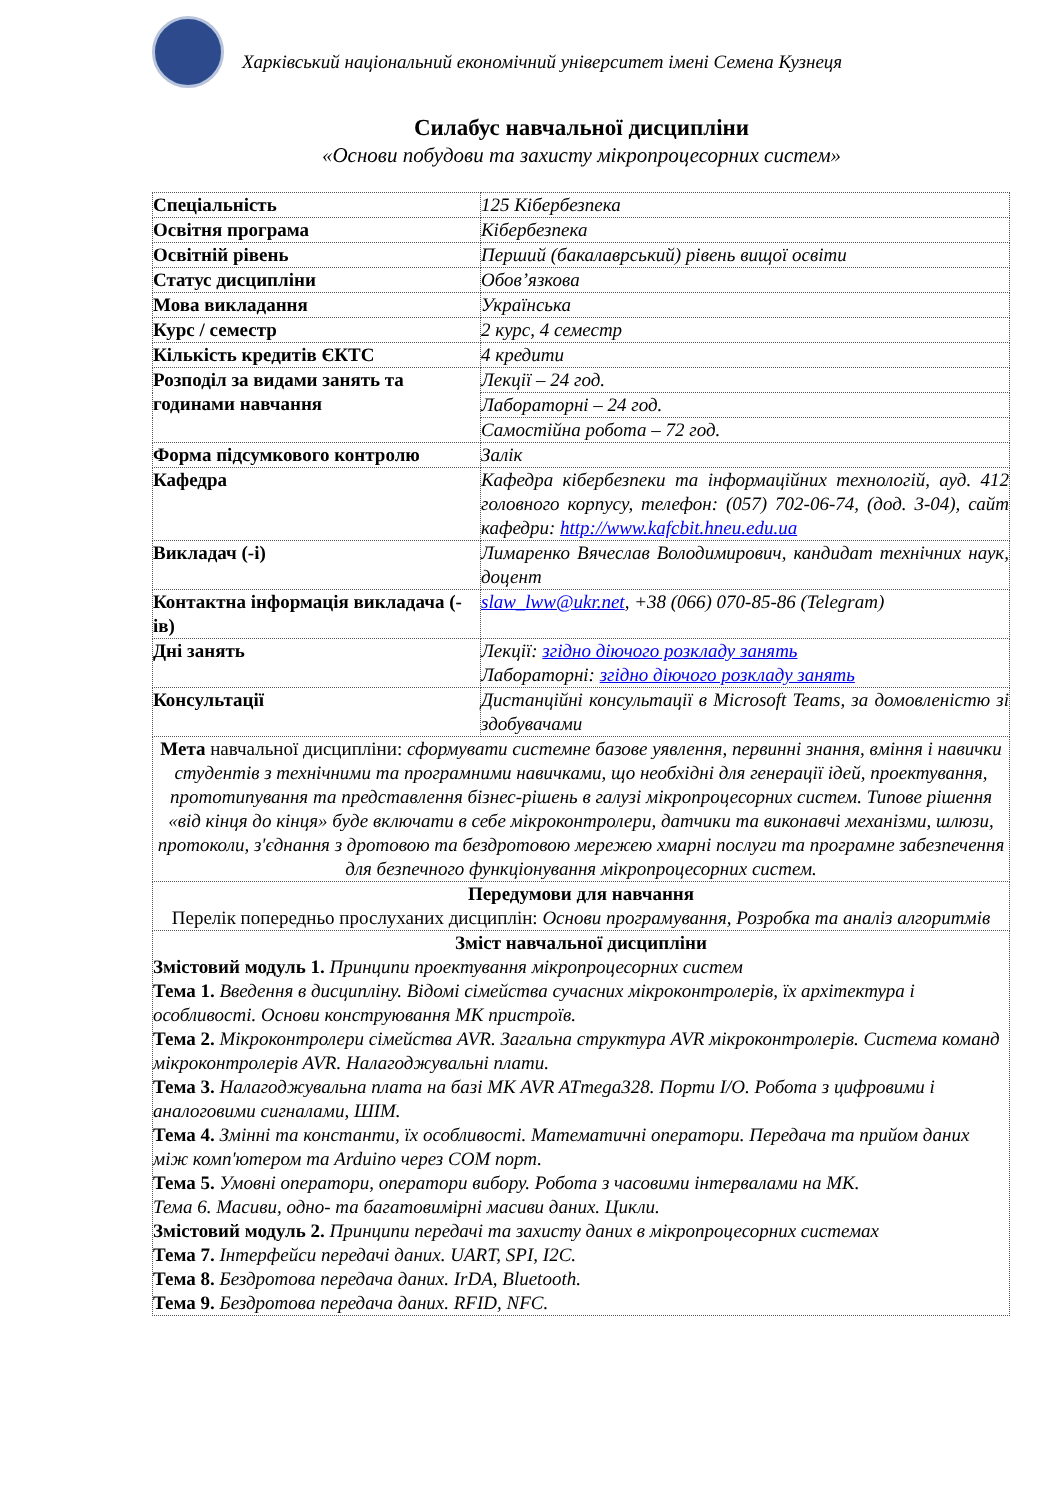Харківський національний економічний університет імені Семена Кузнеця
Силабус навчальної дисципліни
«Основи побудови та захисту мікропроцесорних систем»
| Спеціальність | 125 Кібербезпека |
| Освітня програма | Кібербезпека |
| Освітній рівень | Перший (бакалаврський) рівень вищої освіти |
| Статус дисципліни | Обов’язкова |
| Мова викладання | Українська |
| Курс / семестр | 2 курс, 4 семестр |
| Кількість кредитів ЄКТС | 4 кредити |
| Розподіл за видами занять та годинами навчання | Лекції – 24 год. |
| | Лабораторні – 24 год. |
| | Самостійна робота – 72 год. |
| Форма підсумкового контролю | Залік |
| Кафедра | Кафедра кібербезпеки та інформаційних технологій, ауд. 412 головного корпусу, телефон: (057) 702-06-74, (дод. 3-04), сайт кафедри: http://www.kafcbit.hneu.edu.ua |
| Викладач (-і) | Лимаренко Вячеслав Володимирович, кандидат технічних наук, доцент |
| Контактна інформація викладача (-ів) | slaw_lww@ukr.net , +38 (066) 070-85-86 (Telegram) |
| Дні занять | Лекції: згідно діючого розкладу занять Лабораторні: згідно діючого розкладу занять |
| Консультації | Дистанційні консультації в Microsoft Teams, за домовленістю зі здобувачами |
| Мета навчальної дисципліни: сформувати системне базове уявлення, первинні знання, вміння і навички студентів з технічними та програмними навичками, що необхідні для генерації ідей, проектування, прототипування та представлення бізнес-рішень в галузі мікропроцесорних систем. Типове рішення «від кінця до кінця» буде включати в себе мікроконтролери, датчики та виконавчі механізми, шлюзи, протоколи, з'єднання з дротовою та бездротовою мережею хмарні послуги та програмне забезпечення для безпечного функціонування мікропроцесорних систем. | |
| Передумови для навчання Перелік попередньо прослуханих дисциплін: Основи програмування, Розробка та аналіз алгоритмів | |
| Зміст навчальної дисципліни Змістовий модуль 1. Принципи проектування мікропроцесорних систем Тема 1. Введення в дисципліну. Відомі сімейства сучасних мікроконтролерів, їх архітектура і особливості. Основи конструювання МК пристроїв. Тема 2. Мікроконтролери сімейства AVR. Загальна структура AVR мікроконтролерів. Система команд мікроконтролерів AVR. Налагоджувальні плати. Тема 3. Налагоджувальна плата на базі МК AVR ATmega328. Порти I/O. Робота з цифровими і аналоговими сигналами, ШІМ. Тема 4. Змінні та константи, їх особливості. Математичні оператори. Передача та прийом даних між комп'ютером та Arduino через COM порт. Тема 5. Умовні оператори, оператори вибору. Робота з часовими інтервалами на МК. Тема 6. Масиви, одно- та багатовимірні масиви даних. Цикли. Змістовий модуль 2. Принципи передачі та захисту даних в мікропроцесорних системах Тема 7. Інтерфейси передачі даних. UART, SPI, I2C. Тема 8. Бездротова передача даних. IrDA, Bluetooth. Тема 9. Бездротова передача даних. RFID, NFC. | |